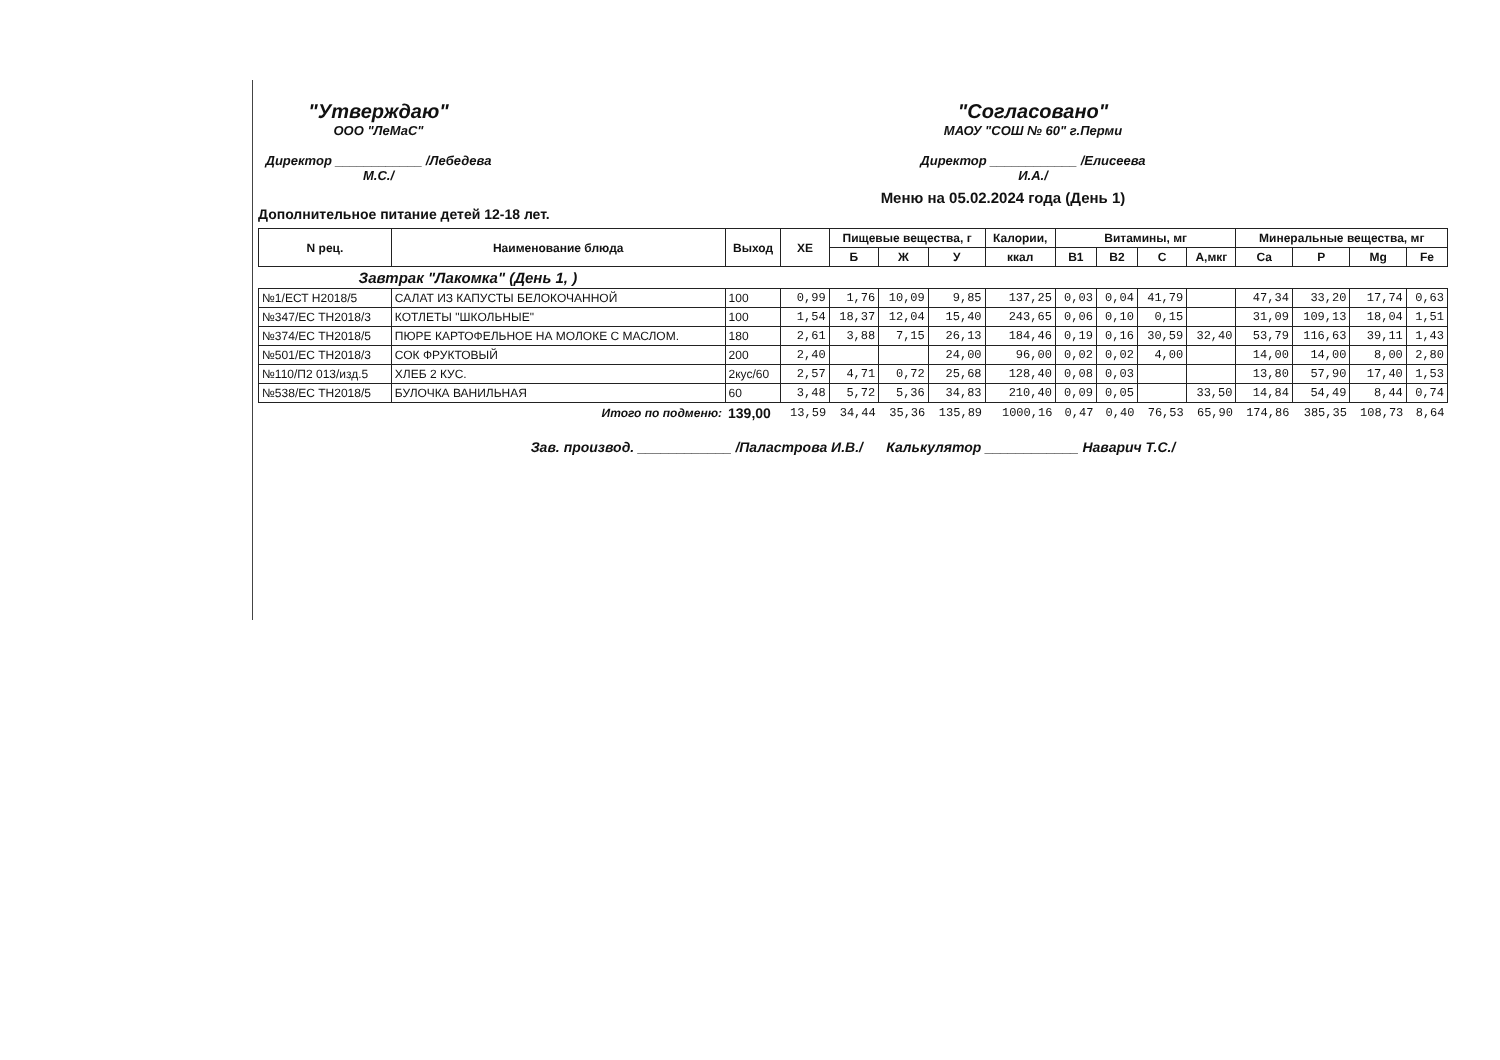"Утверждаю"
ООО "ЛеМаС"
Директор ____________ /Лебедева М.С./
"Согласовано"
МАОУ "СОШ № 60" г.Перми
Директор ____________ /Елисеева И.А./
Меню на 05.02.2024 года (День 1)
Дополнительное питание детей 12-18 лет.
| N рец. | Наименование блюда | Выход | ХЕ | Пищевые вещества, г | | | Калории, | Витамины, мг | | | | Минеральные вещества, мг | | | |
| --- | --- | --- | --- | --- | --- | --- | --- | --- | --- | --- | --- | --- | --- | --- | --- |
| | | | | Б | Ж | У | ккал | B1 | B2 | C | A,мкг | Ca | P | Mg | Fe |
| Завтрак "Лакомка" (День 1, ) | | | | | | | | | | | | | | | |
| №1/ЕСТ Н2018/5 | САЛАТ ИЗ КАПУСТЫ БЕЛОКОЧАННОЙ | 100 | 0,99 | 1,76 | 10,09 | 9,85 | 137,25 | 0,03 | 0,04 | 41,79 | | 47,34 | 33,20 | 17,74 | 0,63 |
| №347/ЕС ТН2018/3 | КОТЛЕТЫ "ШКОЛЬНЫЕ" | 100 | 1,54 | 18,37 | 12,04 | 15,40 | 243,65 | 0,06 | 0,10 | 0,15 | | 31,09 | 109,13 | 18,04 | 1,51 |
| №374/ЕС ТН2018/5 | ПЮРЕ КАРТОФЕЛЬНОЕ НА МОЛОКЕ С МАСЛОМ. | 180 | 2,61 | 3,88 | 7,15 | 26,13 | 184,46 | 0,19 | 0,16 | 30,59 | 32,40 | 53,79 | 116,63 | 39,11 | 1,43 |
| №501/ЕС ТН2018/3 | СОК ФРУКТОВЫЙ | 200 | 2,40 | | | 24,00 | 96,00 | 0,02 | 0,02 | 4,00 | | 14,00 | 14,00 | 8,00 | 2,80 |
| №110/П2 013/изд.5 | ХЛЕБ 2 КУС. | 2кус/60 | 2,57 | 4,71 | 0,72 | 25,68 | 128,40 | 0,08 | 0,03 | | | 13,80 | 57,90 | 17,40 | 1,53 |
| №538/ЕС ТН2018/5 | БУЛОЧКА ВАНИЛЬНАЯ | 60 | 3,48 | 5,72 | 5,36 | 34,83 | 210,40 | 0,09 | 0,05 | | 33,50 | 14,84 | 54,49 | 8,44 | 0,74 |
| | Итого по подменю: | 139,00 | 13,59 | 34,44 | 35,36 | 135,89 | 1000,16 | 0,47 | 0,40 | 76,53 | 65,90 | 174,86 | 385,35 | 108,73 | 8,64 |
Зав. производ. ____________ /Паластрова И.В./ Калькулятор ____________ Наварич Т.С./